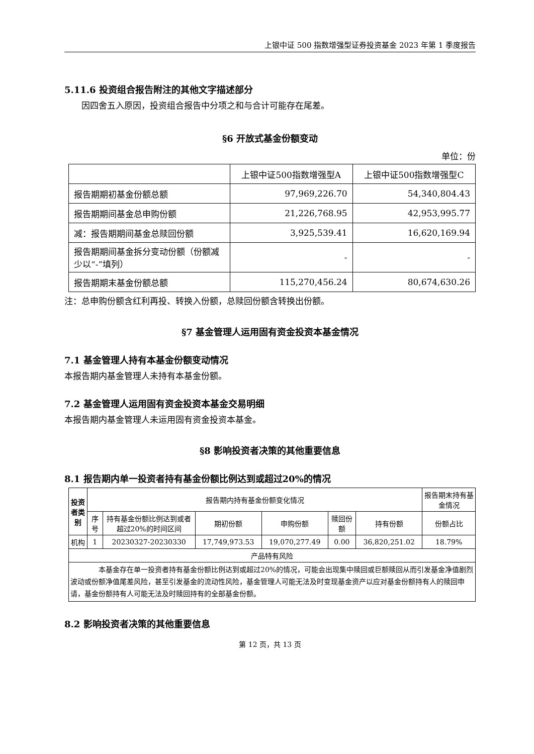上银中证 500 指数增强型证券投资基金 2023 年第 1 季度报告
5.11.6 投资组合报告附注的其他文字描述部分
因四舍五入原因，投资组合报告中分项之和与合计可能存在尾差。
§6 开放式基金份额变动
单位：份
| | 上银中证500指数增强型A | 上银中证500指数增强型C |
| 报告期期初基金份额总额 | 97,969,226.70 | 54,340,804.43 |
| 报告期期间基金总申购份额 | 21,226,768.95 | 42,953,995.77 |
| 减：报告期期间基金总赎回份额 | 3,925,539.41 | 16,620,169.94 |
| 报告期期间基金拆分变动份额（份额减少以“-”填列） | - | - |
| 报告期期末基金份额总额 | 115,270,456.24 | 80,674,630.26 |
注：总申购份额含红利再投、转换入份额，总赎回份额含转换出份额。
§7 基金管理人运用固有资金投资本基金情况
7.1 基金管理人持有本基金份额变动情况
本报告期内基金管理人未持有本基金份额。
7.2 基金管理人运用固有资金投资本基金交易明细
本报告期内基金管理人未运用固有资金投资本基金。
§8 影响投资者决策的其他重要信息
8.1 报告期内单一投资者持有基金份额比例达到或超过20%的情况
| 投资者类别 | 报告期内持有基金份额变化情况 | | | | | | 报告期末持有基金情况 |
| --- | --- | --- | --- | --- | --- | --- | --- |
| | 序号 | 持有基金份额比例达到或者超过20%的时间区间 | 期初份额 | 申购份额 | 赎回份额 | 持有份额 | 份额占比 |
| 机构 | 1 | 20230327-20230330 | 17,749,973.53 | 19,070,277.49 | 0.00 | 36,820,251.02 | 18.79% |
| 产品特有风险 | | | | | | | |
| 本基金存在单一投资者持有基金份额比例达到或超过20%的情况，可能会出现集中赎回或巨额赎回从而引发基金净值剧烈波动或份额净值尾差风险，甚至引发基金的流动性风险，基金管理人可能无法及时变现基金资产以应对基金份额持有人的赎回申请，基金份额持有人可能无法及时赎回持有的全部基金份额。 | | | | | | | |
8.2 影响投资者决策的其他重要信息
第 12 页，共 13 页